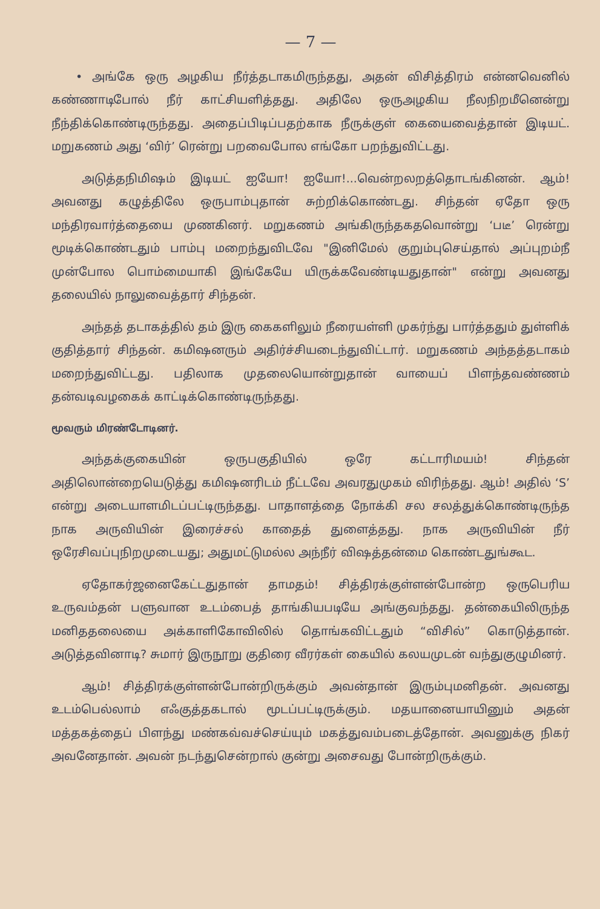— 7 —
• அங்கே ஒரு அழகிய நீர்த்தடாகமிருந்தது, அதன் விசித்திரம் என்னவெனில் கண்ணாடிபோல் நீர் காட்சியளித்தது. அதிலே ஒருஅழகிய நீலநிறமீனென்று நீந்திக்கொண்டிருந்தது. அதைப்பிடிப்பதற்காக நீருக்குள் கையைவைத்தான் இடியட். மறுகணம் அது ‘விர்’ ரென்று பறவைபோல எங்கோ பறந்துவிட்டது.
அடுத்தநிமிஷம் இடியட் ஐயோ! ஐயோ!...வென்றலறத்தொடங்கினன். ஆம்! அவனது கழுத்திலே ஒருபாம்புதான் சுற்றிக்கொண்டது. சிந்தன் ஏதோ ஒரு மந்திரவார்த்தையை முணகினர். மறுகணம் அங்கிருந்தகதவொன்று ‘படீ’ ரென்று மூடிக்கொண்டதும் பாம்பு மறைந்துவிடவே "இனிமேல் குறும்புசெய்தால் அப்புறம்நீ முன்போல பொம்மையாகி இங்கேயே யிருக்கவேண்டியதுதான்" என்று அவனது தலையில் நாலுவைத்தார் சிந்தன்.
அந்தத் தடாகத்தில் தம் இரு கைகளிலும் நீரையள்ளி முகர்ந்து பார்த்ததும் துள்ளிக் குதித்தார் சிந்தன். கமிஷனரும் அதிர்ச்சியடைந்துவிட்டார். மறுகணம் அந்தத்தடாகம் மறைந்துவிட்டது. பதிலாக முதலையொன்றுதான் வாயைப் பிளந்தவண்ணம் தன்வடிவழகைக் காட்டிக்கொண்டிருந்தது.
மூவரும் மிரண்டோடினர்.
அந்தக்குகையின் ஒருபகுதியில் ஒரே கட்டாரிமயம்! சிந்தன் அதிலொன்றையெடுத்து கமிஷனரிடம் நீட்டவே அவரதுமுகம் விரிந்தது. ஆம்! அதில் ‘S’ என்று அடையாளமிடப்பட்டிருந்தது. பாதாளத்தை நோக்கி சல சலத்துக்கொண்டிருந்த நாக அருவியின் இரைச்சல் காதைத் துளைத்தது. நாக அருவியின் நீர் ஒரேசிவப்புநிறமுடையது; அதுமட்டுமல்ல அந்நீர் விஷத்தன்மை கொண்டதுங்கூட.
ஏதோகர்ஜனைகேட்டதுதான் தாமதம்! சித்திரக்குள்ளன்போன்ற ஒருபெரிய உருவம்தன் பளுவான உடம்பைத் தாங்கியபடியே அங்குவந்தது. தன்கையிலிருந்த மனிததலையை அக்காளிகோவிலில் தொங்கவிட்டதும் “விசில்” கொடுத்தான். அடுத்தவினாடி? சுமார் இருநூறு குதிரை வீரர்கள் கையில் கலயமுடன் வந்துகுழுமினர்.
ஆம்! சித்திரக்குள்ளன்போன்றிருக்கும் அவன்தான் இரும்புமனிதன். அவனது உடம்பெல்லாம் எஃகுத்தகடால் மூடப்பட்டிருக்கும். மதயானையாயினும் அதன் மத்தகத்தைப் பிளந்து மண்கவ்வச்செய்யும் மகத்துவம்படைத்தோன். அவனுக்கு நிகர் அவனேதான். அவன் நடந்துசென்றால் குன்று அசைவது போன்றிருக்கும்.